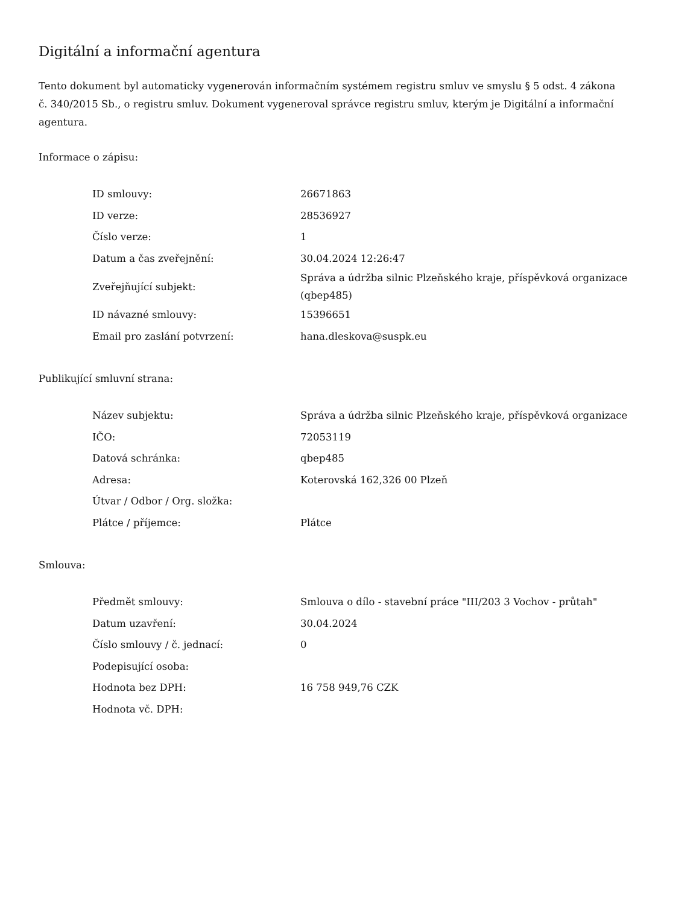Digitální a informační agentura
Tento dokument byl automaticky vygenerován informačním systémem registru smluv ve smyslu § 5 odst. 4 zákona
č. 340/2015 Sb., o registru smluv. Dokument vygeneroval správce registru smluv, kterým je Digitální a informační agentura.
Informace o zápisu:
| ID smlouvy: | 26671863 |
| ID verze: | 28536927 |
| Číslo verze: | 1 |
| Datum a čas zveřejnění: | 30.04.2024 12:26:47 |
| Zveřejňující subjekt: | Správa a údržba silnic Plzeňského kraje, příspěvková organizace (qbep485) |
| ID návazné smlouvy: | 15396651 |
| Email pro zaslání potvrzení: | hana.dleskova@suspk.eu |
Publikující smluvní strana:
| Název subjektu: | Správa a údržba silnic Plzeňského kraje, příspěvková organizace |
| IČO: | 72053119 |
| Datová schránka: | qbep485 |
| Adresa: | Koterovská 162,326 00 Plzeň |
| Útvar / Odbor / Org. složka: | |
| Plátce / příjemce: | Plátce |
Smlouva:
| Předmět smlouvy: | Smlouva o dílo - stavební práce "III/203 3 Vochov - průtah" |
| Datum uzavření: | 30.04.2024 |
| Číslo smlouvy / č. jednací: | 0 |
| Podepisující osoba: | |
| Hodnota bez DPH: | 16 758 949,76 CZK |
| Hodnota vč. DPH: | |